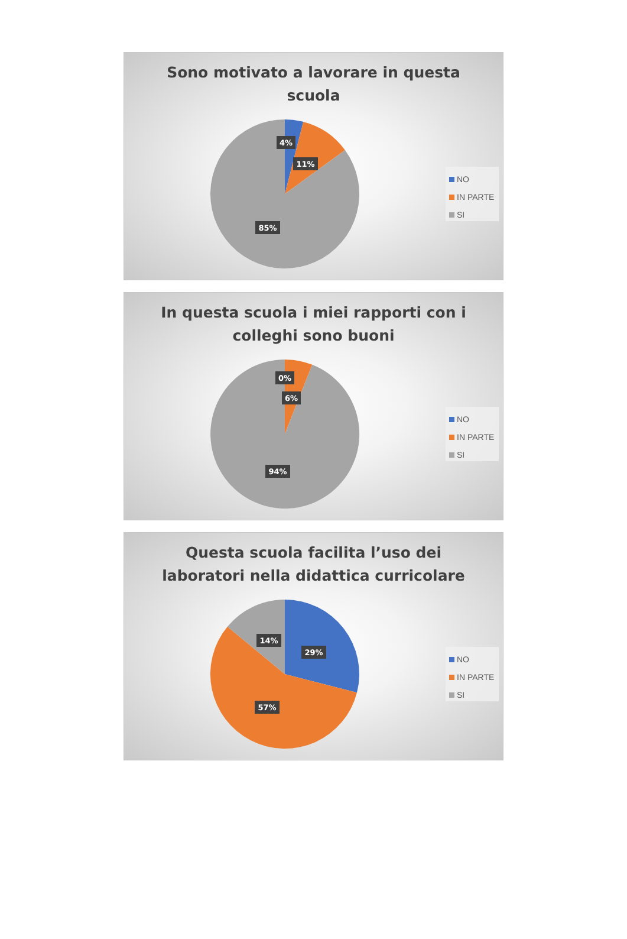Sono motivato a lavorare in questa
scuola
4%
11%
85%
NO
IN PARTE
SI
In questa scuola i miei rapporti con i
colleghi sono buoni
0%
6%
94%
NO
IN PARTE
SI
Questa scuola facilita l’uso dei
laboratori nella didattica curricolare
14%
29%
57%
NO
IN PARTE
SI